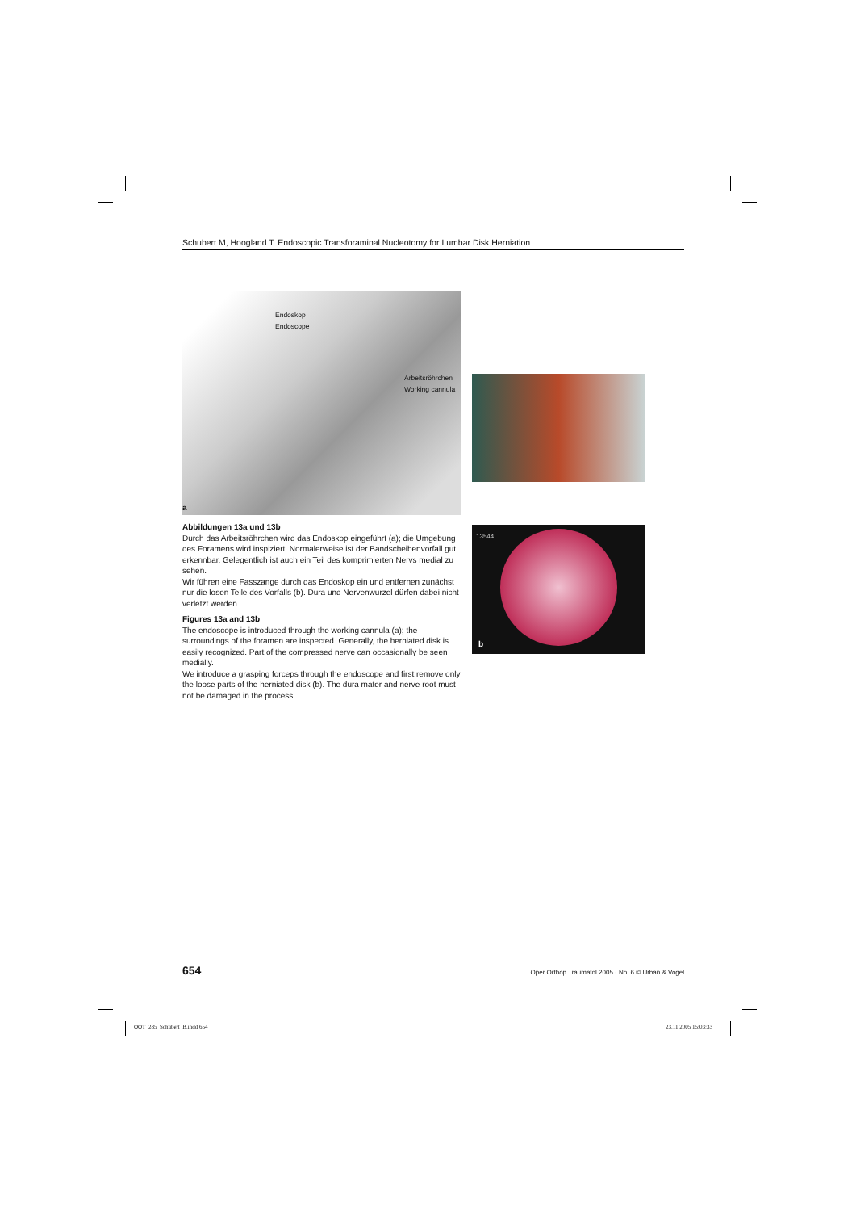Schubert M, Hoogland T. Endoscopic Transforaminal Nucleotomy for Lumbar Disk Herniation
Endoskop
Endoscope
Arbeitsröhrchen
Working cannula
a
13544
b
Abbildungen 13a und 13b
Durch das Arbeitsröhrchen wird das Endoskop eingeführt (a); die Umgebung des Foramens wird inspiziert. Normalerweise ist der Bandscheibenvorfall gut erkennbar. Gelegentlich ist auch ein Teil des komprimierten Nervs medial zu sehen.
Wir führen eine Fasszange durch das Endoskop ein und entfernen zunächst nur die losen Teile des Vorfalls (b). Dura und Nervenwurzel dürfen dabei nicht verletzt werden.
Figures 13a and 13b
The endoscope is introduced through the working cannula (a); the surroundings of the foramen are inspected. Generally, the herniated disk is easily recognized. Part of the compressed nerve can occasionally be seen medially.
We introduce a grasping forceps through the endoscope and first remove only the loose parts of the herniated disk (b). The dura mater and nerve root must not be damaged in the process.
654 Oper Orthop Traumatol 2005 · No. 6 © Urban & Vogel
OOT_285_Schubert_B.indd 654 23.11.2005 15:03:33